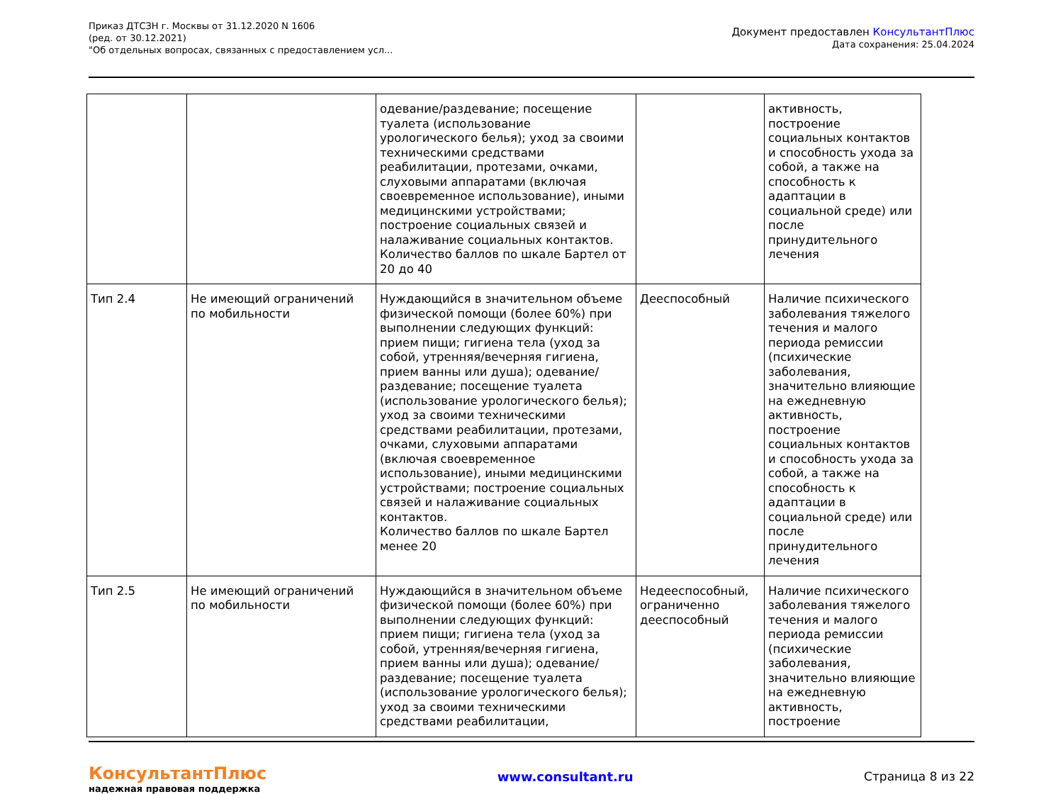Приказ ДТСЗН г. Москвы от 31.12.2020 N 1606
(ред. от 30.12.2021)
"Об отдельных вопросах, связанных с предоставлением усл...
Документ предоставлен КонсультантПлюс
Дата сохранения: 25.04.2024
| | | одевание/раздевание; посещение туалета (использование урологического белья); уход за своими техническими средствами реабилитации, протезами, очками, слуховыми аппаратами (включая своевременное использование), иными медицинскими устройствами; построение социальных связей и налаживание социальных контактов. Количество баллов по шкале Бартел от 20 до 40 | | активность, построение социальных контактов и способность ухода за собой, а также на способность к адаптации в социальной среде) или после принудительного лечения |
| Тип 2.4 | Не имеющий ограничений по мобильности | Нуждающийся в значительном объеме физической помощи (более 60%) при выполнении следующих функций: прием пищи; гигиена тела (уход за собой, утренняя/вечерняя гигиена, прием ванны или душа); одевание/раздевание; посещение туалета (использование урологического белья); уход за своими техническими средствами реабилитации, протезами, очками, слуховыми аппаратами (включая своевременное использование), иными медицинскими устройствами; построение социальных связей и налаживание социальных контактов. Количество баллов по шкале Бартел менее 20 | Дееспособный | Наличие психического заболевания тяжелого течения и малого периода ремиссии (психические заболевания, значительно влияющие на ежедневную активность, построение социальных контактов и способность ухода за собой, а также на способность к адаптации в социальной среде) или после принудительного лечения |
| Тип 2.5 | Не имеющий ограничений по мобильности | Нуждающийся в значительном объеме физической помощи (более 60%) при выполнении следующих функций: прием пищи; гигиена тела (уход за собой, утренняя/вечерняя гигиена, прием ванны или душа); одевание/раздевание; посещение туалета (использование урологического белья); уход за своими техническими средствами реабилитации, | Недееспособный, ограниченно дееспособный | Наличие психического заболевания тяжелого течения и малого периода ремиссии (психические заболевания, значительно влияющие на ежедневную активность, построение |
КонсультантПлюс
надежная правовая поддержка
www.consultant.ru Страница 8 из 22